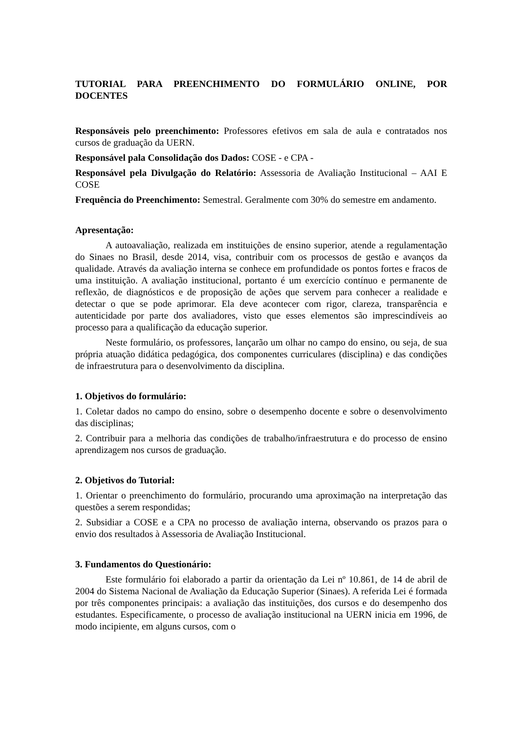TUTORIAL PARA PREENCHIMENTO DO FORMULÁRIO ONLINE, POR DOCENTES
Responsáveis pelo preenchimento: Professores efetivos em sala de aula e contratados nos cursos de graduação da UERN.
Responsável pala Consolidação dos Dados: COSE - e CPA -
Responsável pela Divulgação do Relatório: Assessoria de Avaliação Institucional – AAI E COSE
Frequência do Preenchimento: Semestral. Geralmente com 30% do semestre em andamento.
Apresentação:
A autoavaliação, realizada em instituições de ensino superior, atende a regulamentação do Sinaes no Brasil, desde 2014, visa, contribuir com os processos de gestão e avanços da qualidade. Através da avaliação interna se conhece em profundidade os pontos fortes e fracos de uma instituição. A avaliação institucional, portanto é um exercício contínuo e permanente de reflexão, de diagnósticos e de proposição de ações que servem para conhecer a realidade e detectar o que se pode aprimorar. Ela deve acontecer com rigor, clareza, transparência e autenticidade por parte dos avaliadores, visto que esses elementos são imprescindíveis ao processo para a qualificação da educação superior.
Neste formulário, os professores, lançarão um olhar no campo do ensino, ou seja, de sua própria atuação didática pedagógica, dos componentes curriculares (disciplina) e das condições de infraestrutura para o desenvolvimento da disciplina.
1. Objetivos do formulário:
1. Coletar dados no campo do ensino, sobre o desempenho docente e sobre o desenvolvimento das disciplinas;
2. Contribuir para a melhoria das condições de trabalho/infraestrutura e do processo de ensino aprendizagem nos cursos de graduação.
2. Objetivos do Tutorial:
1. Orientar o preenchimento do formulário, procurando uma aproximação na interpretação das questões a serem respondidas;
2. Subsidiar a COSE e a CPA no processo de avaliação interna, observando os prazos para o envio dos resultados à Assessoria de Avaliação Institucional.
3. Fundamentos do Questionário:
Este formulário foi elaborado a partir da orientação da Lei nº 10.861, de 14 de abril de 2004 do Sistema Nacional de Avaliação da Educação Superior (Sinaes). A referida Lei é formada por três componentes principais: a avaliação das instituições, dos cursos e do desempenho dos estudantes. Especificamente, o processo de avaliação institucional na UERN inicia em 1996, de modo incipiente, em alguns cursos, com o